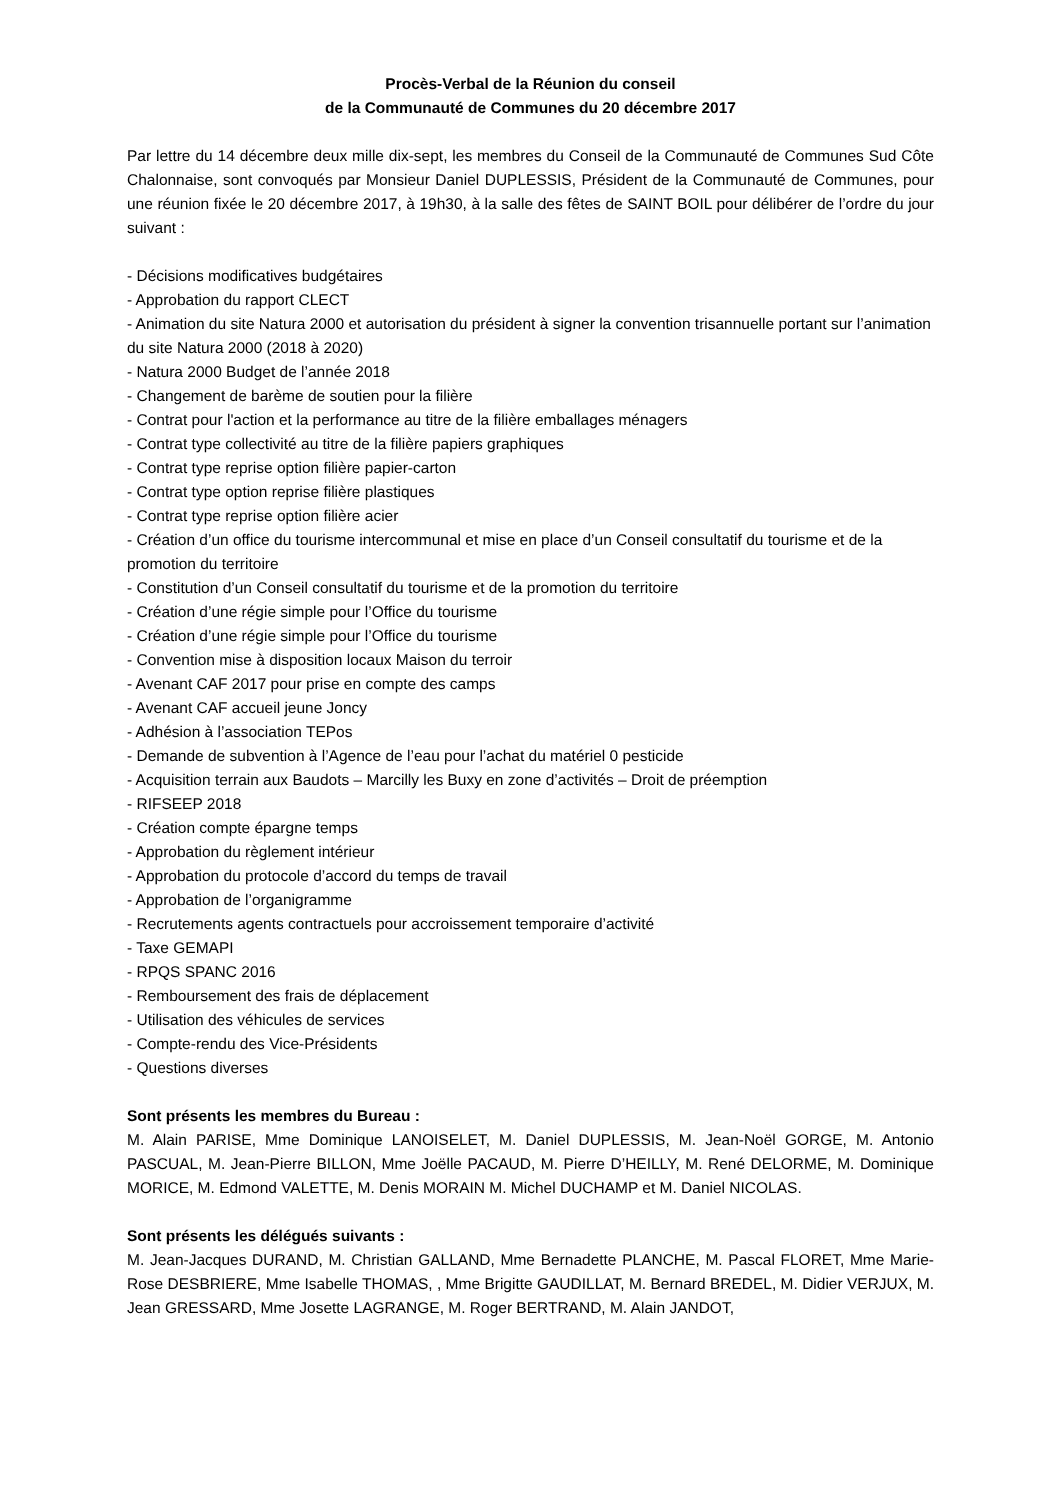Procès-Verbal de la Réunion du conseil
de la Communauté de Communes du 20 décembre 2017
Par lettre du 14 décembre deux mille dix-sept, les membres du Conseil de la Communauté de Communes Sud Côte Chalonnaise, sont convoqués par Monsieur Daniel DUPLESSIS, Président de la Communauté de Communes, pour une réunion fixée le 20 décembre 2017, à 19h30, à la salle des fêtes de SAINT BOIL pour délibérer de l’ordre du jour suivant :
- Décisions modificatives budgétaires
- Approbation du rapport CLECT
- Animation du site Natura 2000 et autorisation du président à signer la convention trisannuelle portant sur l’animation du site Natura 2000 (2018 à 2020)
- Natura 2000 Budget de l’année 2018
- Changement de barème de soutien pour la filière
- Contrat pour l'action et la performance au titre de la filière emballages ménagers
- Contrat type collectivité au titre de la filière papiers graphiques
- Contrat type reprise option filière papier-carton
- Contrat type option reprise filière plastiques
- Contrat type reprise option filière acier
- Création d’un office du tourisme intercommunal et mise en place d’un Conseil consultatif du tourisme et de la promotion du territoire
- Constitution d’un Conseil consultatif du tourisme et de la promotion du territoire
- Création d’une régie simple pour l’Office du tourisme
- Création d’une régie simple pour l’Office du tourisme
- Convention mise à disposition locaux Maison du terroir
- Avenant CAF 2017 pour prise en compte des camps
- Avenant CAF accueil jeune Joncy
- Adhésion à l’association TEPos
- Demande de subvention à l’Agence de l’eau pour l’achat du matériel 0 pesticide
- Acquisition terrain aux Baudots – Marcilly les Buxy en zone d’activités – Droit de préemption
- RIFSEEP 2018
- Création compte épargne temps
- Approbation du règlement intérieur
- Approbation du protocole d’accord du temps de travail
- Approbation de l’organigramme
- Recrutements agents contractuels pour accroissement temporaire d’activité
- Taxe GEMAPI
- RPQS SPANC 2016
- Remboursement des frais de déplacement
- Utilisation des véhicules de services
- Compte-rendu des Vice-Présidents
- Questions diverses
Sont présents les membres du Bureau :
M. Alain PARISE, Mme Dominique LANOISELET, M. Daniel DUPLESSIS, M. Jean-Noël GORGE, M. Antonio PASCUAL, M. Jean-Pierre BILLON, Mme Joëlle PACAUD, M. Pierre D’HEILLY, M. René DELORME, M. Dominique MORICE, M. Edmond VALETTE, M. Denis MORAIN M. Michel DUCHAMP et M. Daniel NICOLAS.
Sont présents les délégués suivants :
M. Jean-Jacques DURAND, M. Christian GALLAND, Mme Bernadette PLANCHE, M. Pascal FLORET, Mme Marie-Rose DESBRIERE, Mme Isabelle THOMAS, , Mme Brigitte GAUDILLAT, M. Bernard BREDEL, M. Didier VERJUX, M. Jean GRESSARD, Mme Josette LAGRANGE, M. Roger BERTRAND, M. Alain JANDOT,